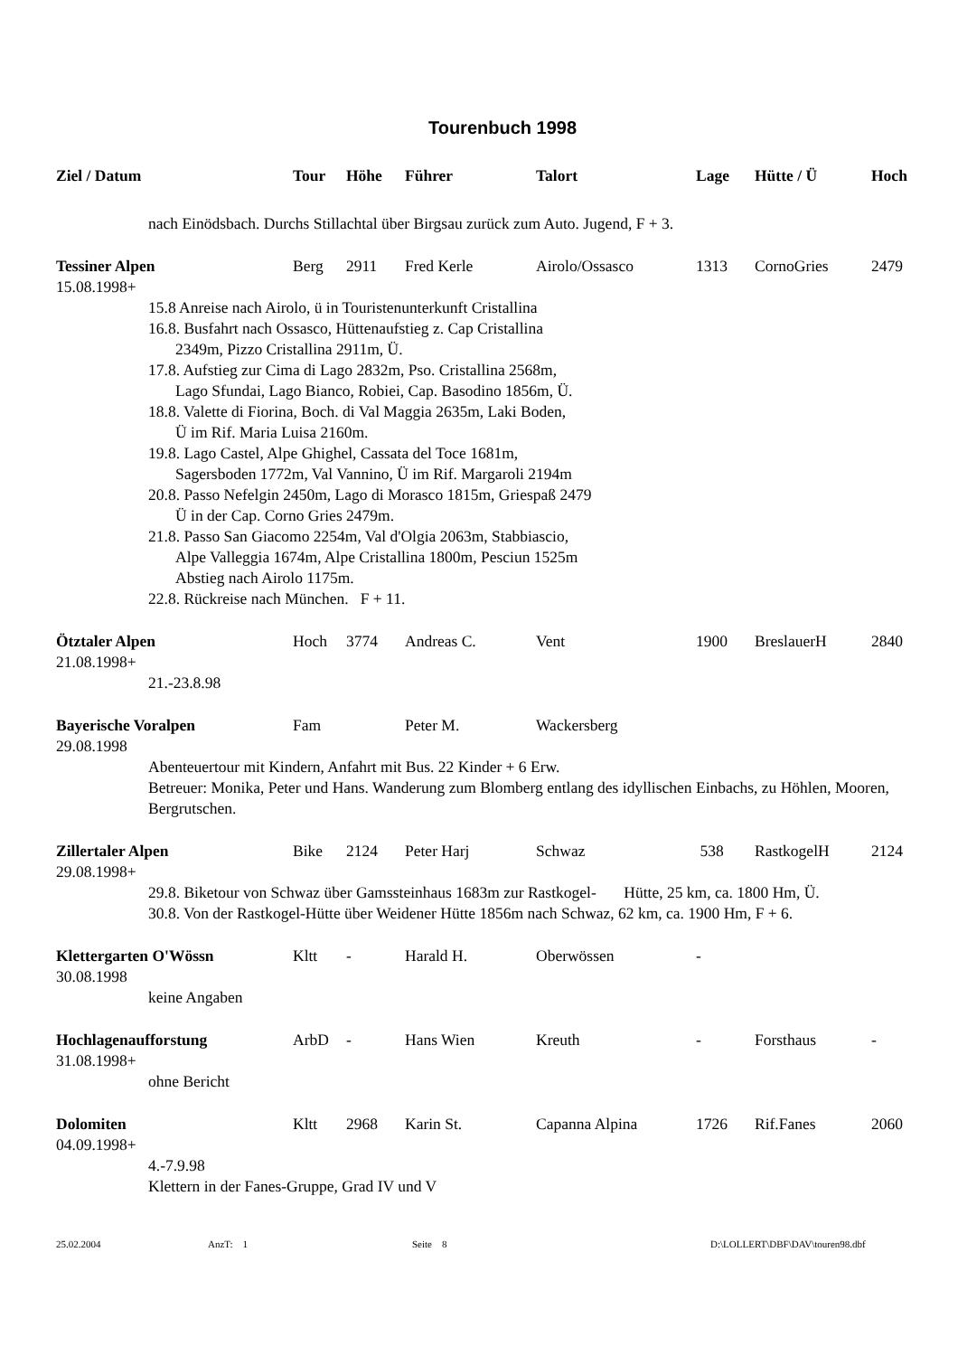Tourenbuch 1998
| Ziel / Datum | Tour | Höhe | Führer | Talort | Lage | Hütte / Ü | Hoch |
| --- | --- | --- | --- | --- | --- | --- | --- |
| nach Einödsbach. Durchs Stillachtal über Birgsau zurück zum Auto. Jugend, F + 3. | | | | | | | |
| Tessiner Alpen | Berg | 2911 | Fred Kerle | Airolo/Ossasco | 1313 | CornoGries | 2479 |
| 15.08.1998+ | | | | | | | |
| 15.8 Anreise nach Airolo, ü in Touristenunterkunft Cristallina 16.8. Busfahrt nach Ossasco, Hüttenaufstieg z. Cap Cristallina 2349m, Pizzo Cristallina 2911m, Ü. 17.8. Aufstieg zur Cima di Lago 2832m, Pso. Cristallina 2568m, Lago Sfundai, Lago Bianco, Robiei, Cap. Basodino 1856m, Ü. 18.8. Valette di Fiorina, Boch. di Val Maggia 2635m, Laki Boden, Ü im Rif. Maria Luisa 2160m. 19.8. Lago Castel, Alpe Ghighel, Cassata del Toce 1681m, Sagersboden 1772m, Val Vannino, Ü im Rif. Margaroli 2194m 20.8. Passo Nefelgin 2450m, Lago di Morasco 1815m, Griespaß 2479 Ü in der Cap. Corno Gries 2479m. 21.8. Passo San Giacomo 2254m, Val d'Olgia 2063m, Stabbiascio, Alpe Valleggia 1674m, Alpe Cristallina 1800m, Pesciun 1525m Abstieg nach Airolo 1175m. 22.8. Rückreise nach München. F + 11. | | | | | | | |
| Ötztaler Alpen | Hoch | 3774 | Andreas C. | Vent | 1900 | BreslauerH | 2840 |
| 21.08.1998+ | | | | | | | |
| 21.-23.8.98 | | | | | | | |
| Bayerische Voralpen | Fam | | Peter M. | Wackersberg | | | |
| 29.08.1998 | | | | | | | |
| Abenteuertour mit Kindern, Anfahrt mit Bus. 22 Kinder + 6 Erw. Betreuer: Monika, Peter und Hans. Wanderung zum Blomberg entlang des idyllischen Einbachs, zu Höhlen, Mooren, Bergrutschen. | | | | | | | |
| Zillertaler Alpen | Bike | 2124 | Peter Harj | Schwaz | 538 | RastkogelH | 2124 |
| 29.08.1998+ | | | | | | | |
| 29.8. Biketour von Schwaz über Gamssteinhaus 1683m zur Rastkogel- Hütte, 25 km, ca. 1800 Hm, Ü. 30.8. Von der Rastkogel-Hütte über Weidener Hütte 1856m nach Schwaz, 62 km, ca. 1900 Hm, F + 6. | | | | | | | |
| Klettergarten O'Wössn | Kltt | - | Harald H. | Oberwössen | - | | |
| 30.08.1998 | | | | | | | |
| keine Angaben | | | | | | | |
| Hochlagenaufforstung | ArbD | - | Hans Wien | Kreuth | - | Forsthaus | - |
| 31.08.1998+ | | | | | | | |
| ohne Bericht | | | | | | | |
| Dolomiten | Kltt | 2968 | Karin St. | Capanna Alpina | 1726 | Rif.Fanes | 2060 |
| 04.09.1998+ | | | | | | | |
| 4.-7.9.98 Klettern in der Fanes-Gruppe, Grad IV und V | | | | | | | |
25.02.2004 AnzT: 1 Seite 8 D:\LOLLERT\DBF\DAV\touren98.dbf